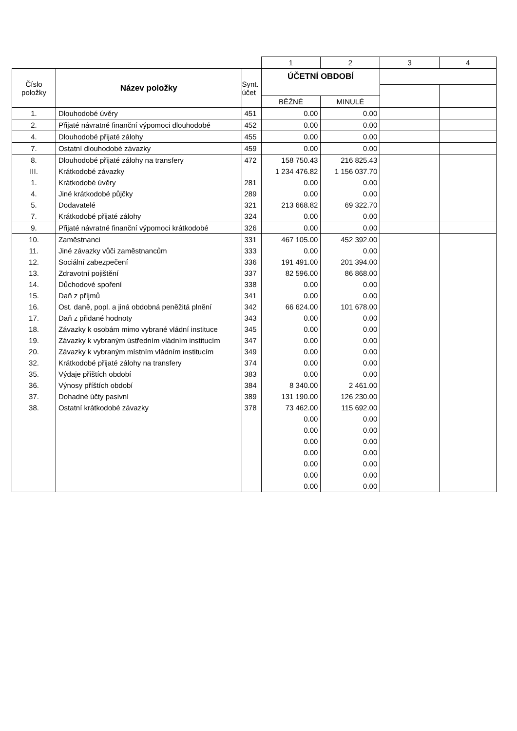| | | | 1 | 2 | 3 | 4 |
| Číslo položky | Název položky | Synt. účet | ÚČETNÍ OBDOBÍ | | | |
| | | | BĚŽNÉ | MINULÉ | | |
| 1. | Dlouhodobé úvěry | 451 | 0.00 | 0.00 | | |
| 2. | Přijaté návratné finanční výpomoci dlouhodobé | 452 | 0.00 | 0.00 | | |
| 4. | Dlouhodobé přijaté zálohy | 455 | 0.00 | 0.00 | | |
| 7. | Ostatní dlouhodobé závazky | 459 | 0.00 | 0.00 | | |
| 8. | Dlouhodobé přijaté zálohy na transfery | 472 | 158 750.43 | 216 825.43 | | |
| III. | Krátkodobé závazky | | 1 234 476.82 | 1 156 037.70 | | |
| 1. | Krátkodobé úvěry | 281 | 0.00 | 0.00 | | |
| 4. | Jiné krátkodobé půjčky | 289 | 0.00 | 0.00 | | |
| 5. | Dodavatelé | 321 | 213 668.82 | 69 322.70 | | |
| 7. | Krátkodobé přijaté zálohy | 324 | 0.00 | 0.00 | | |
| 9. | Přijaté návratné finanční výpomoci krátkodobé | 326 | 0.00 | 0.00 | | |
| 10. | Zaměstnanci | 331 | 467 105.00 | 452 392.00 | | |
| 11. | Jiné závazky vůči zaměstnancům | 333 | 0.00 | 0.00 | | |
| 12. | Sociální zabezpečení | 336 | 191 491.00 | 201 394.00 | | |
| 13. | Zdravotní pojištění | 337 | 82 596.00 | 86 868.00 | | |
| 14. | Důchodové spoření | 338 | 0.00 | 0.00 | | |
| 15. | Daň z příjmů | 341 | 0.00 | 0.00 | | |
| 16. | Ost. daně, popl. a jiná obdobná peněžitá plnění | 342 | 66 624.00 | 101 678.00 | | |
| 17. | Daň z přidané hodnoty | 343 | 0.00 | 0.00 | | |
| 18. | Závazky k osobám mimo vybrané vládní instituce | 345 | 0.00 | 0.00 | | |
| 19. | Závazky k vybraným ústředním vládním institucím | 347 | 0.00 | 0.00 | | |
| 20. | Závazky k vybraným místním vládním institucím | 349 | 0.00 | 0.00 | | |
| 32. | Krátkodobé přijaté zálohy na transfery | 374 | 0.00 | 0.00 | | |
| 35. | Výdaje příštích období | 383 | 0.00 | 0.00 | | |
| 36. | Výnosy příštích období | 384 | 8 340.00 | 2 461.00 | | |
| 37. | Dohadné účty pasivní | 389 | 131 190.00 | 126 230.00 | | |
| 38. | Ostatní krátkodobé závazky | 378 | 73 462.00 | 115 692.00 | | |
| | | | 0.00 | 0.00 | | |
| | | | 0.00 | 0.00 | | |
| | | | 0.00 | 0.00 | | |
| | | | 0.00 | 0.00 | | |
| | | | 0.00 | 0.00 | | |
| | | | 0.00 | 0.00 | | |
| | | | 0.00 | 0.00 | | |